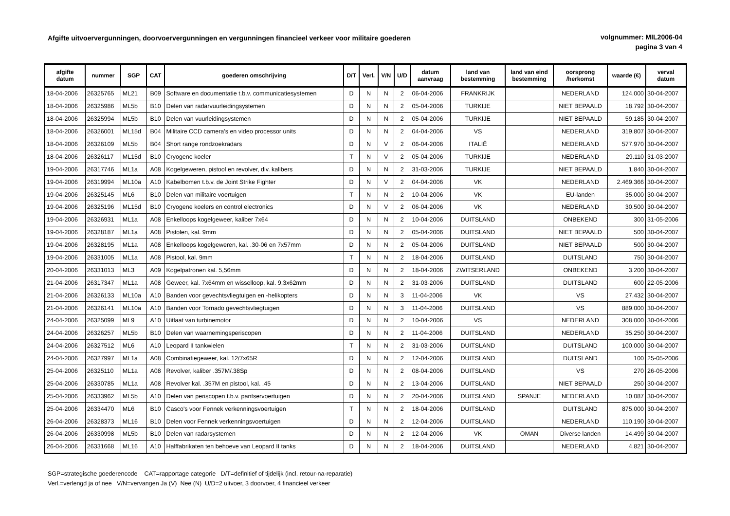Afgifte uitvoervergunningen, doorvoervergunningen en vergunningen financieel verkeer voor militaire goederen
volgnummer: MIL2006-04
pagina 3 van 4
| afgifte datum | nummer | SGP | CAT | goederen omschrijving | D/T | Verl. | V/N | U/D | datum aanvraag | land van bestemming | land van eind bestemming | oorsprong /herkomst | waarde (€) | verval datum |
| --- | --- | --- | --- | --- | --- | --- | --- | --- | --- | --- | --- | --- | --- | --- |
| 18-04-2006 | 26325765 | ML21 | B09 | Software en documentatie t.b.v. communicatiesystemen | D | N | N | 2 | 06-04-2006 | FRANKRIJK | | NEDERLAND | 124.000 | 30-04-2007 |
| 18-04-2006 | 26325986 | ML5b | B10 | Delen van radarvuurleidingsystemen | D | N | N | 2 | 05-04-2006 | TURKIJE | | NIET BEPAALD | 18.792 | 30-04-2007 |
| 18-04-2006 | 26325994 | ML5b | B10 | Delen van vuurleidingsystemen | D | N | N | 2 | 05-04-2006 | TURKIJE | | NIET BEPAALD | 59.185 | 30-04-2007 |
| 18-04-2006 | 26326001 | ML15d | B04 | Militaire CCD camera's en video processor units | D | N | N | 2 | 04-04-2006 | VS | | NEDERLAND | 319.807 | 30-04-2007 |
| 18-04-2006 | 26326109 | ML5b | B04 | Short range rondzoekradars | D | N | V | 2 | 06-04-2006 | ITALIË | | NEDERLAND | 577.970 | 30-04-2007 |
| 18-04-2006 | 26326117 | ML15d | B10 | Cryogene koeler | T | N | V | 2 | 05-04-2006 | TURKIJE | | NEDERLAND | 29.110 | 31-03-2007 |
| 19-04-2006 | 26317746 | ML1a | A08 | Kogelgeweren, pistool en revolver, div. kalibers | D | N | N | 2 | 31-03-2006 | TURKIJE | | NIET BEPAALD | 1.840 | 30-04-2007 |
| 19-04-2006 | 26319994 | ML10a | A10 | Kabelbomen t.b.v. de Joint Strike Fighter | D | N | V | 2 | 04-04-2006 | VK | | NEDERLAND | 2.469.366 | 30-04-2007 |
| 19-04-2006 | 26325145 | ML6 | B10 | Delen van militaire voertuigen | T | N | N | 2 | 10-04-2006 | VK | | EU-landen | 35.000 | 30-04-2007 |
| 19-04-2006 | 26325196 | ML15d | B10 | Cryogene koelers en control electronics | D | N | V | 2 | 06-04-2006 | VK | | NEDERLAND | 30.500 | 30-04-2007 |
| 19-04-2006 | 26326931 | ML1a | A08 | Enkelloops kogelgeweer, kaliber 7x64 | D | N | N | 2 | 10-04-2006 | DUITSLAND | | ONBEKEND | 300 | 31-05-2006 |
| 19-04-2006 | 26328187 | ML1a | A08 | Pistolen, kal. 9mm | D | N | N | 2 | 05-04-2006 | DUITSLAND | | NIET BEPAALD | 500 | 30-04-2007 |
| 19-04-2006 | 26328195 | ML1a | A08 | Enkelloops kogelgeweren, kal. .30-06 en 7x57mm | D | N | N | 2 | 05-04-2006 | DUITSLAND | | NIET BEPAALD | 500 | 30-04-2007 |
| 19-04-2006 | 26331005 | ML1a | A08 | Pistool, kal. 9mm | T | N | N | 2 | 18-04-2006 | DUITSLAND | | DUITSLAND | 750 | 30-04-2007 |
| 20-04-2006 | 26331013 | ML3 | A09 | Kogelpatronen kal. 5,56mm | D | N | N | 2 | 18-04-2006 | ZWITSERLAND | | ONBEKEND | 3.200 | 30-04-2007 |
| 21-04-2006 | 26317347 | ML1a | A08 | Geweer, kal. 7x64mm en wisselloop, kal. 9,3x62mm | D | N | N | 2 | 31-03-2006 | DUITSLAND | | DUITSLAND | 600 | 22-05-2006 |
| 21-04-2006 | 26326133 | ML10a | A10 | Banden voor gevechtsvliegtuigen en -helikopters | D | N | N | 3 | 11-04-2006 | VK | | VS | 27.432 | 30-04-2007 |
| 21-04-2006 | 26326141 | ML10a | A10 | Banden voor Tornado gevechtsvliegtuigen | D | N | N | 3 | 11-04-2006 | DUITSLAND | | VS | 889.000 | 30-04-2007 |
| 24-04-2006 | 26325099 | ML9 | A10 | Uitlaat van turbinemotor | D | N | N | 2 | 10-04-2006 | VS | | NEDERLAND | 308.000 | 30-04-2006 |
| 24-04-2006 | 26326257 | ML5b | B10 | Delen van waarnemingsperiscopen | D | N | N | 2 | 11-04-2006 | DUITSLAND | | NEDERLAND | 35.250 | 30-04-2007 |
| 24-04-2006 | 26327512 | ML6 | A10 | Leopard II tankwielen | T | N | N | 2 | 31-03-2006 | DUITSLAND | | DUITSLAND | 100.000 | 30-04-2007 |
| 24-04-2006 | 26327997 | ML1a | A08 | Combinatiegeweer, kal. 12/7x65R | D | N | N | 2 | 12-04-2006 | DUITSLAND | | DUITSLAND | 100 | 25-05-2006 |
| 25-04-2006 | 26325110 | ML1a | A08 | Revolver, kaliber .357M/.38Sp | D | N | N | 2 | 08-04-2006 | DUITSLAND | | VS | 270 | 26-05-2006 |
| 25-04-2006 | 26330785 | ML1a | A08 | Revolver kal. .357M en pistool, kal. .45 | D | N | N | 2 | 13-04-2006 | DUITSLAND | | NIET BEPAALD | 250 | 30-04-2007 |
| 25-04-2006 | 26333962 | ML5b | A10 | Delen van periscopen t.b.v. pantservoertuigen | D | N | N | 2 | 20-04-2006 | DUITSLAND | SPANJE | NEDERLAND | 10.087 | 30-04-2007 |
| 25-04-2006 | 26334470 | ML6 | B10 | Casco's voor Fennek verkenningsvoertuigen | T | N | N | 2 | 18-04-2006 | DUITSLAND | | DUITSLAND | 875.000 | 30-04-2007 |
| 26-04-2006 | 26328373 | ML16 | B10 | Delen voor Fennek verkenningsvoertuigen | D | N | N | 2 | 12-04-2006 | DUITSLAND | | NEDERLAND | 110.190 | 30-04-2007 |
| 26-04-2006 | 26330998 | ML5b | B10 | Delen van radarsystemen | D | N | N | 2 | 12-04-2006 | VK | OMAN | Diverse landen | 14.499 | 30-04-2007 |
| 26-04-2006 | 26331668 | ML16 | A10 | Halffabrikaten ten behoeve van Leopard II tanks | D | N | N | 2 | 18-04-2006 | DUITSLAND | | NEDERLAND | 4.821 | 30-04-2007 |
SGP=strategische goederencode CAT=rapportage categorie D/T=definitief of tijdelijk (incl. retour-na-reparatie)
Verl.=verlengd ja of nee V/N=vervangen Ja (V) Nee (N) U/D=2 uitvoer, 3 doorvoer, 4 financieel verkeer